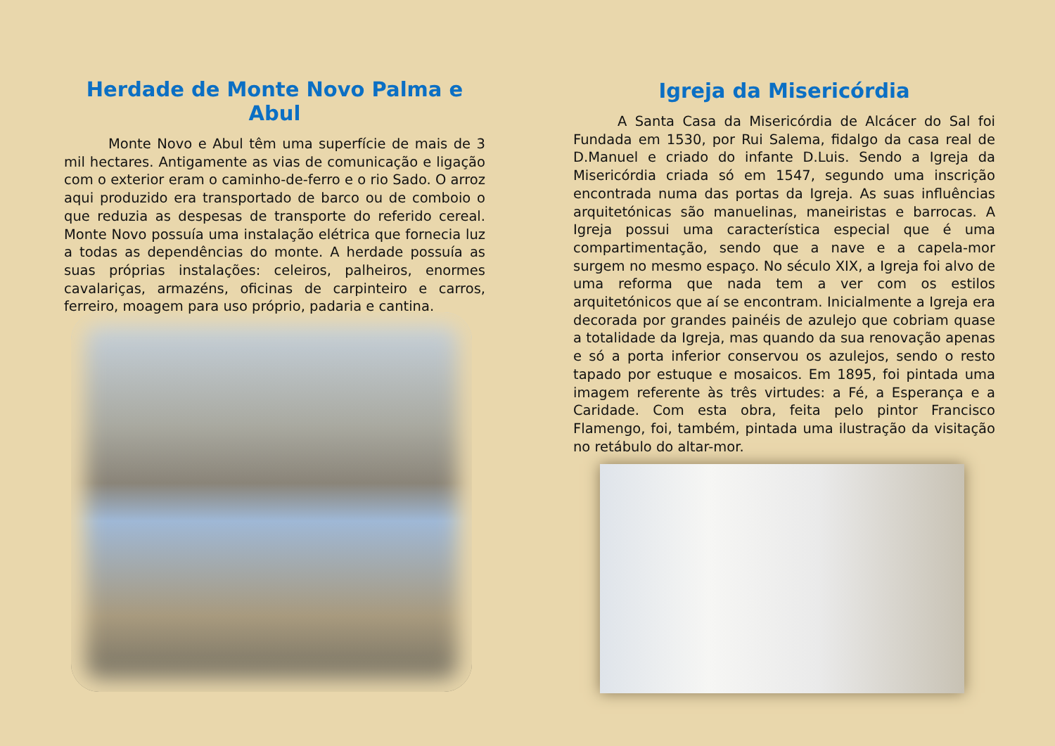Herdade de Monte Novo Palma e Abul
Monte Novo e Abul têm uma superfície de mais de 3 mil hectares. Antigamente as vias de comunicação e ligação com o exterior eram o caminho-de-ferro e o rio Sado. O arroz aqui produzido era transportado de barco ou de comboio o que reduzia as despesas de transporte do referido cereal. Monte Novo possuía uma instalação elétrica que fornecia luz a todas as dependências do monte. A herdade possuía as suas próprias instalações: celeiros, palheiros, enormes cavalariças, armazéns, oficinas de carpinteiro e carros, ferreiro, moagem para uso próprio, padaria e cantina.
Igreja da Misericórdia
A Santa Casa da Misericórdia de Alcácer do Sal foi Fundada em 1530, por Rui Salema, fidalgo da casa real de D.Manuel e criado do infante D.Luis. Sendo a Igreja da Misericórdia criada só em 1547, segundo uma inscrição encontrada numa das portas da Igreja. As suas influências arquitetónicas são manuelinas, maneiristas e barrocas. A Igreja possui uma característica especial que é uma compartimentação, sendo que a nave e a capela-mor surgem no mesmo espaço. No século XIX, a Igreja foi alvo de uma reforma que nada tem a ver com os estilos arquitetónicos que aí se encontram. Inicialmente a Igreja era decorada por grandes painéis de azulejo que cobriam quase a totalidade da Igreja, mas quando da sua renovação apenas e só a porta inferior conservou os azulejos, sendo o resto tapado por estuque e mosaicos. Em 1895, foi pintada uma imagem referente às três virtudes: a Fé, a Esperança e a Caridade. Com esta obra, feita pelo pintor Francisco Flamengo, foi, também, pintada uma ilustração da visitação no retábulo do altar-mor.